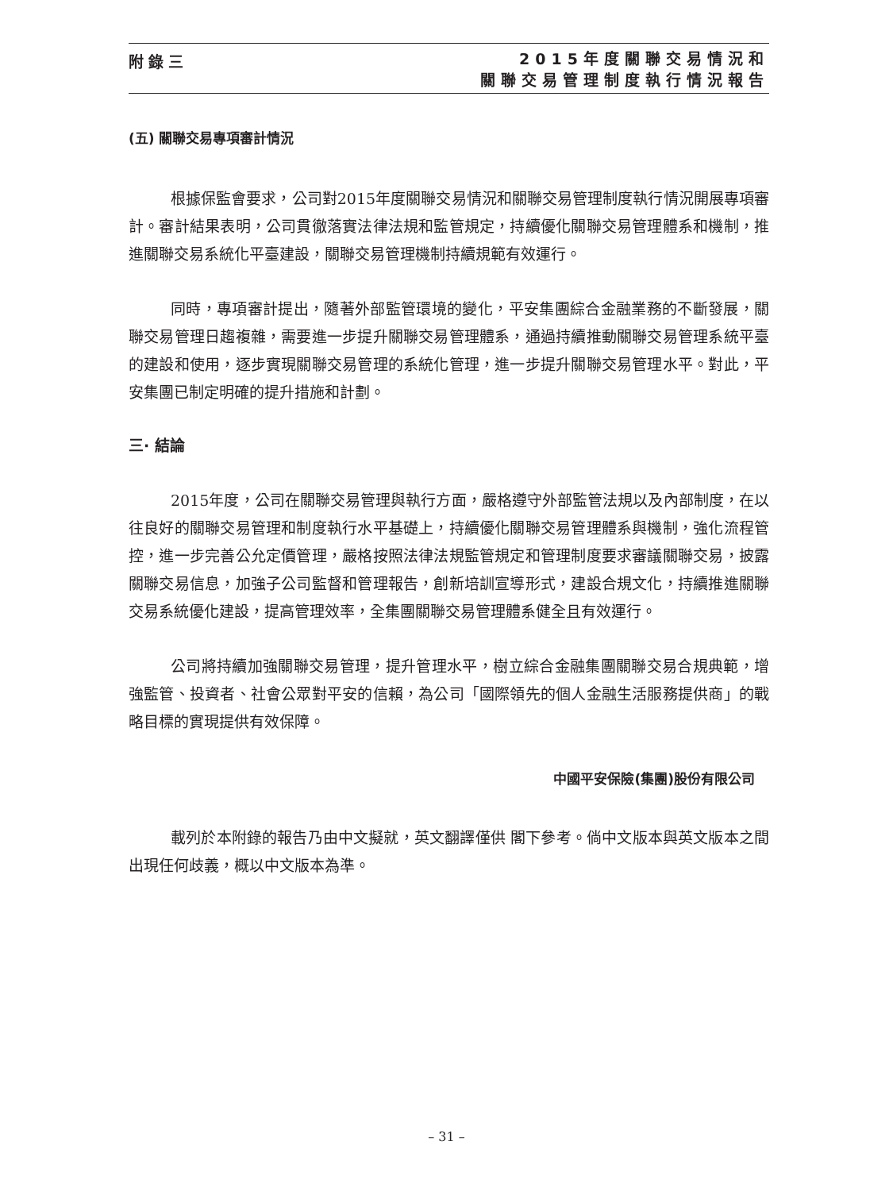附錄三
2015年度關聯交易情況和
關聯交易管理制度執行情況報告
(五) 關聯交易專項審計情況
根據保監會要求，公司對2015年度關聯交易情況和關聯交易管理制度執行情況開展專項審計。審計結果表明，公司貫徹落實法律法規和監管規定，持續優化關聯交易管理體系和機制，推進關聯交易系統化平臺建設，關聯交易管理機制持續規範有效運行。
同時，專項審計提出，隨著外部監管環境的變化，平安集團綜合金融業務的不斷發展，關聯交易管理日趨複雜，需要進一步提升關聯交易管理體系，通過持續推動關聯交易管理系統平臺的建設和使用，逐步實現關聯交易管理的系統化管理，進一步提升關聯交易管理水平。對此，平安集團已制定明確的提升措施和計劃。
三· 結論
2015年度，公司在關聯交易管理與執行方面，嚴格遵守外部監管法規以及內部制度，在以往良好的關聯交易管理和制度執行水平基礎上，持續優化關聯交易管理體系與機制，強化流程管控，進一步完善公允定價管理，嚴格按照法律法規監管規定和管理制度要求審議關聯交易，披露關聯交易信息，加強子公司監督和管理報告，創新培訓宣導形式，建設合規文化，持續推進關聯交易系統優化建設，提高管理效率，全集團關聯交易管理體系健全且有效運行。
公司將持續加強關聯交易管理，提升管理水平，樹立綜合金融集團關聯交易合規典範，增強監管、投資者、社會公眾對平安的信賴，為公司「國際領先的個人金融生活服務提供商」的戰略目標的實現提供有效保障。
中國平安保險(集團)股份有限公司
載列於本附錄的報告乃由中文擬就，英文翻譯僅供 閣下參考。倘中文版本與英文版本之間出現任何歧義，概以中文版本為準。
– 31 –